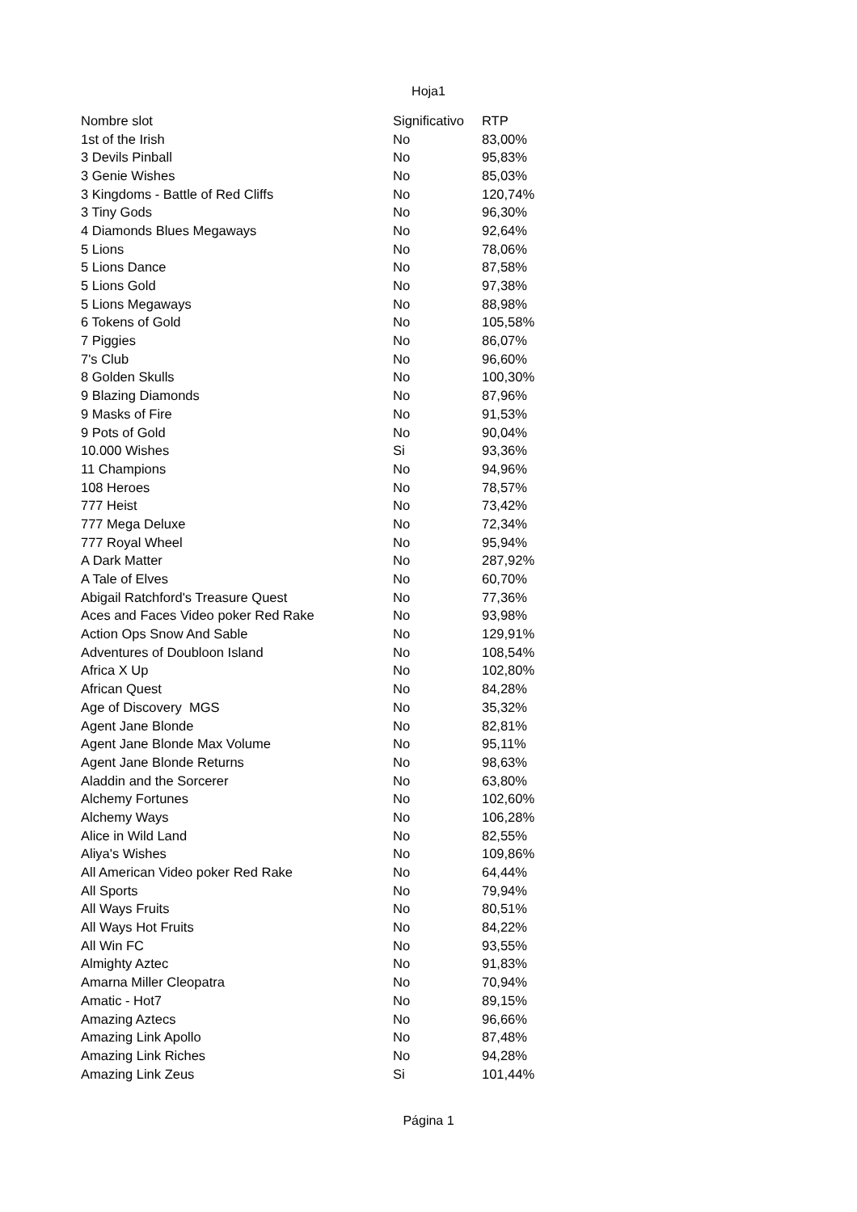Hoja1
| Nombre slot | Significativo | RTP |
| --- | --- | --- |
| 1st of the Irish | No | 83,00% |
| 3 Devils Pinball | No | 95,83% |
| 3 Genie Wishes | No | 85,03% |
| 3 Kingdoms - Battle of Red Cliffs | No | 120,74% |
| 3 Tiny Gods | No | 96,30% |
| 4 Diamonds Blues Megaways | No | 92,64% |
| 5 Lions | No | 78,06% |
| 5 Lions Dance | No | 87,58% |
| 5 Lions Gold | No | 97,38% |
| 5 Lions Megaways | No | 88,98% |
| 6 Tokens of Gold | No | 105,58% |
| 7 Piggies | No | 86,07% |
| 7's Club | No | 96,60% |
| 8 Golden Skulls | No | 100,30% |
| 9 Blazing Diamonds | No | 87,96% |
| 9 Masks of Fire | No | 91,53% |
| 9 Pots of Gold | No | 90,04% |
| 10.000 Wishes | Si | 93,36% |
| 11 Champions | No | 94,96% |
| 108 Heroes | No | 78,57% |
| 777 Heist | No | 73,42% |
| 777 Mega Deluxe | No | 72,34% |
| 777 Royal Wheel | No | 95,94% |
| A Dark Matter | No | 287,92% |
| A Tale of Elves | No | 60,70% |
| Abigail Ratchford's Treasure Quest | No | 77,36% |
| Aces and Faces Video poker Red Rake | No | 93,98% |
| Action Ops Snow And Sable | No | 129,91% |
| Adventures of Doubloon Island | No | 108,54% |
| Africa X Up | No | 102,80% |
| African Quest | No | 84,28% |
| Age of Discovery MGS | No | 35,32% |
| Agent Jane Blonde | No | 82,81% |
| Agent Jane Blonde Max Volume | No | 95,11% |
| Agent Jane Blonde Returns | No | 98,63% |
| Aladdin and the Sorcerer | No | 63,80% |
| Alchemy Fortunes | No | 102,60% |
| Alchemy Ways | No | 106,28% |
| Alice in Wild Land | No | 82,55% |
| Aliya's Wishes | No | 109,86% |
| All American Video poker Red Rake | No | 64,44% |
| All Sports | No | 79,94% |
| All Ways Fruits | No | 80,51% |
| All Ways Hot Fruits | No | 84,22% |
| All Win FC | No | 93,55% |
| Almighty Aztec | No | 91,83% |
| Amarna Miller Cleopatra | No | 70,94% |
| Amatic - Hot7 | No | 89,15% |
| Amazing Aztecs | No | 96,66% |
| Amazing Link Apollo | No | 87,48% |
| Amazing Link Riches | No | 94,28% |
| Amazing Link Zeus | Si | 101,44% |
Página 1